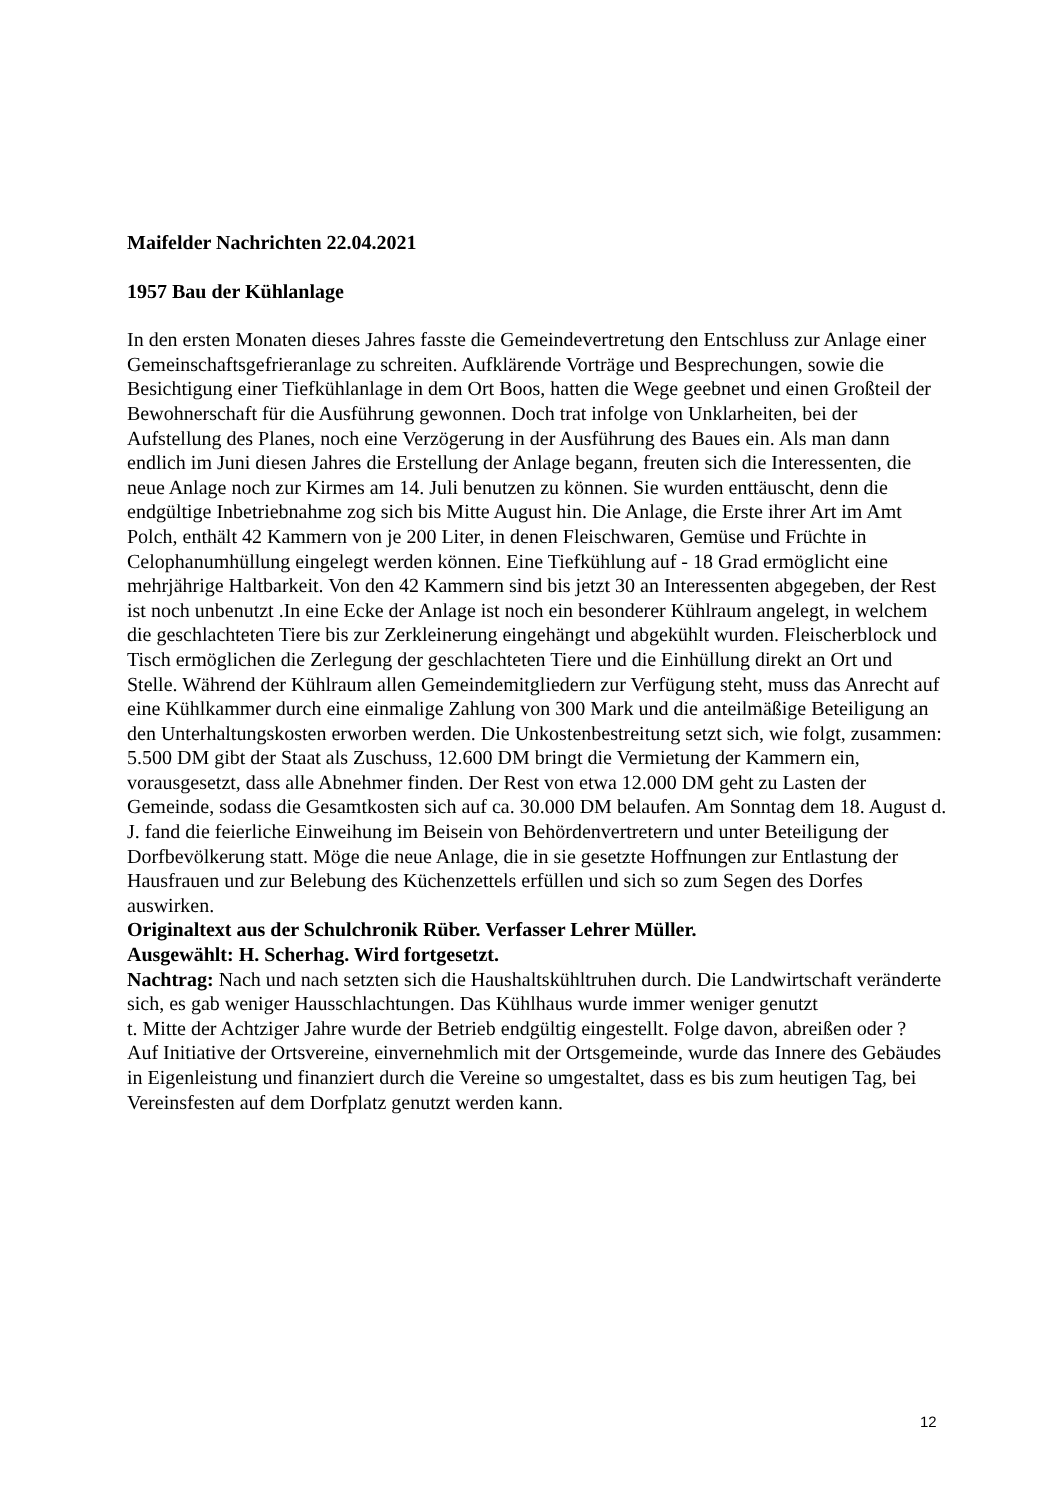Maifelder Nachrichten 22.04.2021
1957 Bau der Kühlanlage
In den ersten Monaten dieses Jahres fasste die Gemeindevertretung den Entschluss zur Anlage einer Gemeinschaftsgefrieranlage zu schreiten. Aufklärende Vorträge und Besprechungen, sowie die Besichtigung einer Tiefkühlanlage in dem Ort Boos, hatten die Wege geebnet und einen Großteil der Bewohnerschaft für die Ausführung gewonnen. Doch trat infolge von Unklarheiten, bei der Aufstellung des Planes, noch eine Verzögerung in der Ausführung des Baues ein. Als man dann endlich im Juni diesen Jahres die Erstellung der Anlage begann, freuten sich die Interessenten, die neue Anlage noch zur Kirmes am 14. Juli benutzen zu können. Sie wurden enttäuscht, denn die endgültige Inbetriebnahme zog sich bis Mitte August hin. Die Anlage, die Erste ihrer Art im Amt Polch, enthält 42 Kammern von je 200 Liter, in denen Fleischwaren, Gemüse und Früchte in Celophanumhüllung eingelegt werden können. Eine Tiefkühlung auf - 18 Grad ermöglicht eine mehrjährige Haltbarkeit. Von den 42 Kammern sind bis jetzt 30 an Interessenten abgegeben, der Rest ist noch unbenutzt .In eine Ecke der Anlage ist noch ein besonderer Kühlraum angelegt, in welchem die geschlachteten Tiere bis zur Zerkleinerung eingehängt und abgekühlt wurden. Fleischerblock und Tisch ermöglichen die Zerlegung der geschlachteten Tiere und die Einhüllung direkt an Ort und Stelle. Während der Kühlraum allen Gemeindemitgliedern zur Verfügung steht, muss das Anrecht auf eine Kühlkammer durch eine einmalige Zahlung von 300 Mark und die anteilmäßige Beteiligung an den Unterhaltungskosten erworben werden. Die Unkostenbestreitung setzt sich, wie folgt, zusammen: 5.500 DM gibt der Staat als Zuschuss, 12.600 DM bringt die Vermietung der Kammern ein, vorausgesetzt, dass alle Abnehmer finden. Der Rest von etwa 12.000 DM geht zu Lasten der Gemeinde, sodass die Gesamtkosten sich auf ca. 30.000 DM belaufen. Am Sonntag dem 18. August d. J. fand die feierliche Einweihung im Beisein von Behördenvertretern und unter Beteiligung der Dorfbevölkerung statt. Möge die neue Anlage, die in sie gesetzte Hoffnungen zur Entlastung der Hausfrauen und zur Belebung des Küchenzettels erfüllen und sich so zum Segen des Dorfes auswirken.
Originaltext aus der Schulchronik Rüber. Verfasser Lehrer Müller.
Ausgewählt: H. Scherhag. Wird fortgesetzt.
Nachtrag: Nach und nach setzten sich die Haushaltskühltruhen durch. Die Landwirtschaft veränderte sich, es gab weniger Hausschlachtungen. Das Kühlhaus wurde immer weniger genutzt
t. Mitte der Achtziger Jahre wurde der Betrieb endgültig eingestellt. Folge davon, abreißen oder ?
Auf Initiative der Ortsvereine, einvernehmlich mit der Ortsgemeinde, wurde das Innere des Gebäudes in Eigenleistung und finanziert durch die Vereine so umgestaltet, dass es bis zum heutigen Tag, bei Vereinsfesten auf dem Dorfplatz genutzt werden kann.
12